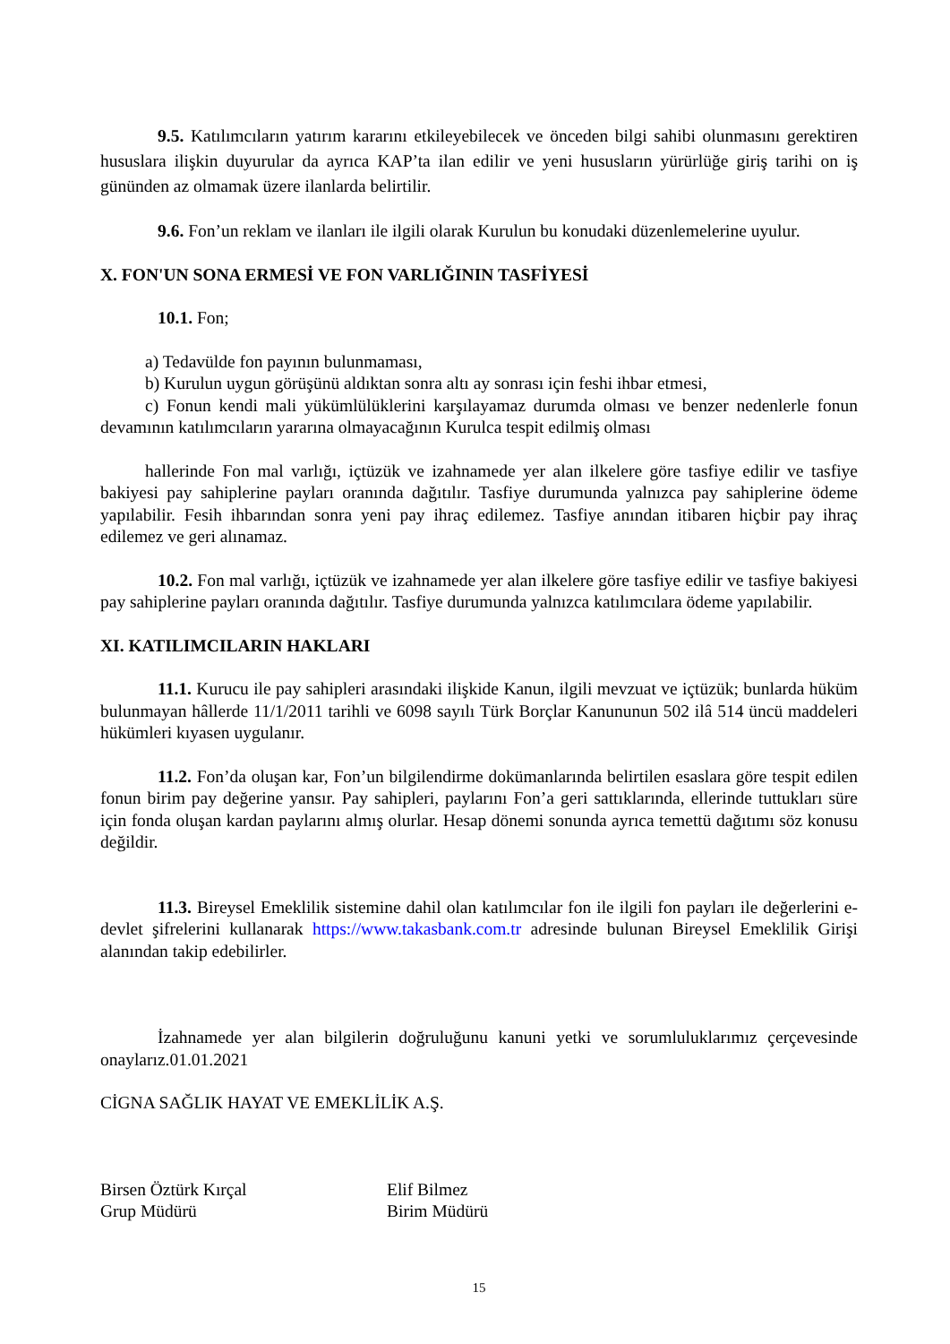9.5. Katılımcıların yatırım kararını etkileyebilecek ve önceden bilgi sahibi olunmasını gerektiren hususlara ilişkin duyurular da ayrıca KAP’ta ilan edilir ve yeni hususların yürürlüğe giriş tarihi on iş gününden az olmamak üzere ilanlarda belirtilir.
9.6. Fon’un reklam ve ilanları ile ilgili olarak Kurulun bu konudaki düzenlemelerine uyulur.
X. FON'UN SONA ERMESİ VE FON VARLIĞININ TASFİYESİ
10.1. Fon;
a) Tedavülde fon payının bulunmaması,
b) Kurulun uygun görüşünü aldıktan sonra altı ay sonrası için feshi ihbar etmesi,
c) Fonun kendi mali yükümlülüklerini karşılayamaz durumda olması ve benzer nedenlerle fonun devamının katılımcıların yararına olmayacağının Kurulca tespit edilmiş olması
hallerinde Fon mal varlığı, içtüzük ve izahnamede yer alan ilkelere göre tasfiye edilir ve tasfiye bakiyesi pay sahiplerine payları oranında dağıtılır. Tasfiye durumunda yalnızca pay sahiplerine ödeme yapılabilir. Fesih ihbarından sonra yeni pay ihraç edilemez. Tasfiye anından itibaren hiçbir pay ihraç edilemez ve geri alınamaz.
10.2. Fon mal varlığı, içtüzük ve izahnamede yer alan ilkelere göre tasfiye edilir ve tasfiye bakiyesi pay sahiplerine payları oranında dağıtılır. Tasfiye durumunda yalnızca katılımcılara ödeme yapılabilir.
XI. KATILIMCILARIN HAKLARI
11.1. Kurucu ile pay sahipleri arasındaki ilişkide Kanun, ilgili mevzuat ve içtüzük; bunlarda hüküm bulunmayan hâllerde 11/1/2011 tarihli ve 6098 sayılı Türk Borçlar Kanununun 502 ilâ 514 üncü maddeleri hükümleri kıyasen uygulanır.
11.2. Fon’da oluşan kar, Fon’un bilgilendirme dokümanlarında belirtilen esaslara göre tespit edilen fonun birim pay değerine yansır. Pay sahipleri, paylarını Fon’a geri sattıklarında, ellerinde tuttukları süre için fonda oluşan kardan paylarını almış olurlar. Hesap dönemi sonunda ayrıca temettü dağıtımı söz konusu değildir.
11.3. Bireysel Emeklilik sistemine dahil olan katılımcılar fon ile ilgili fon payları ile değerlerini e- devlet şifrelerini kullanarak https://www.takasbank.com.tr adresinde bulunan Bireysel Emeklilik Girişi alanından takip edebilirler.
İzahnamede yer alan bilgilerin doğruluğunu kanuni yetki ve sorumluluklarımız çerçevesinde onaylarız.01.01.2021
CİGNA SAĞLIK HAYAT VE EMEKLİLİK A.Ş.
Birsen Öztürk Kırçal
Grup Müdürü
Elif Bilmez
Birim Müdürü
15